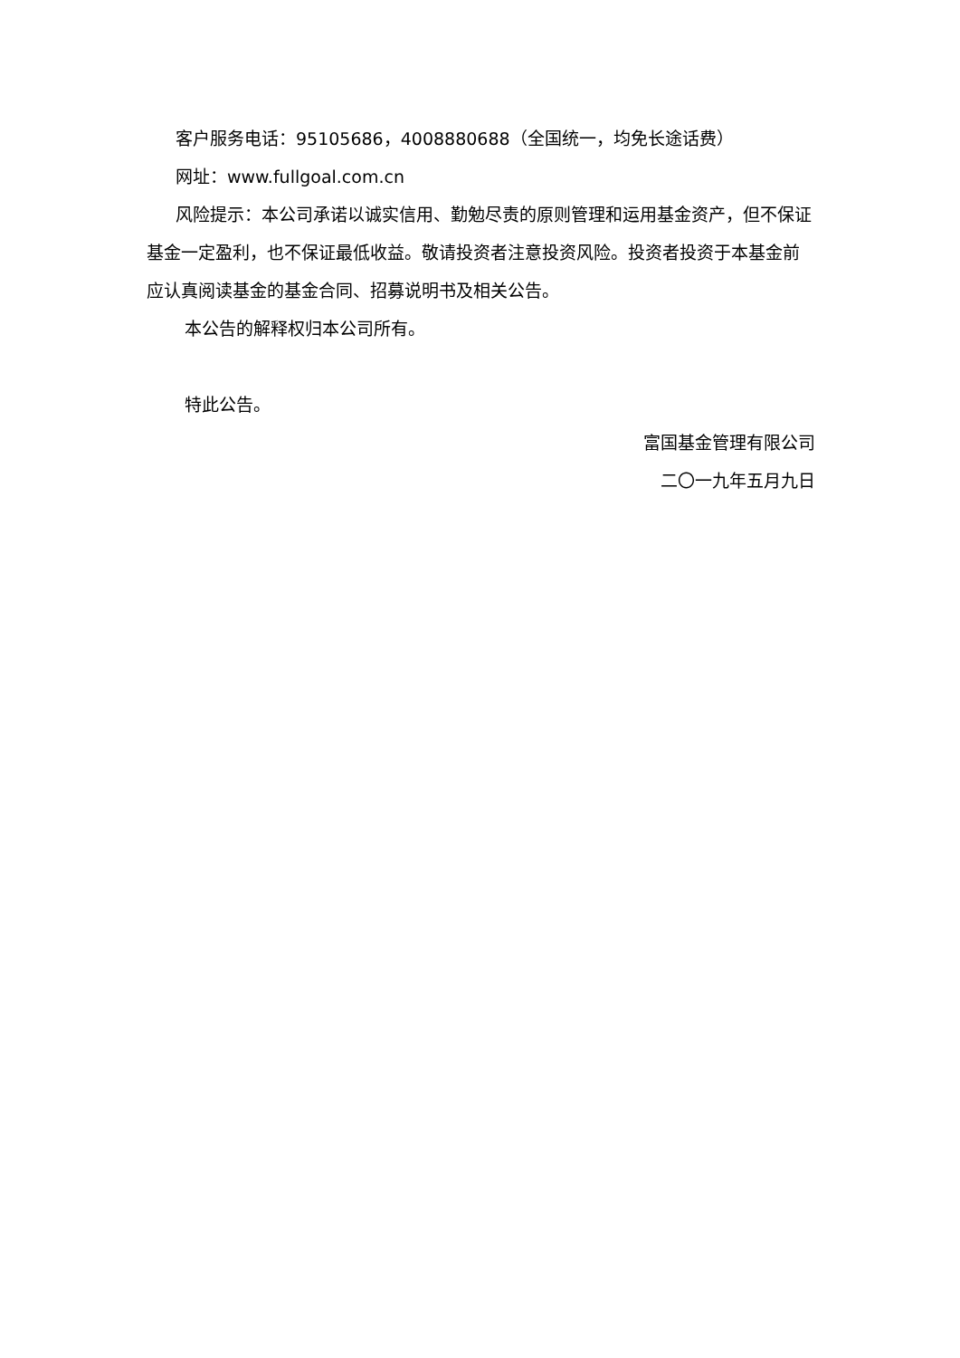客户服务电话：95105686，4008880688（全国统一，均免长途话费）
网址：www.fullgoal.com.cn
风险提示：本公司承诺以诚实信用、勤勉尽责的原则管理和运用基金资产，但不保证基金一定盈利，也不保证最低收益。敬请投资者注意投资风险。投资者投资于本基金前应认真阅读基金的基金合同、招募说明书及相关公告。
本公告的解释权归本公司所有。
特此公告。
富国基金管理有限公司
二〇一九年五月九日